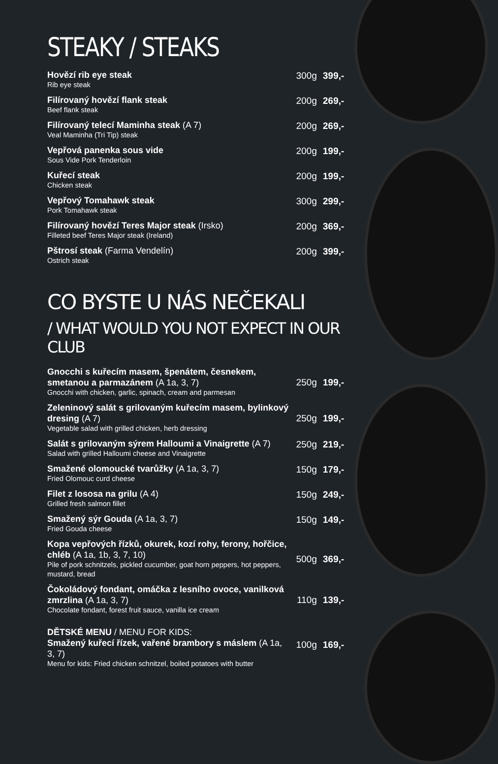STEAKY / STEAKS
| Hovězí rib eye steak Rib eye steak | 300g | 399,- |
| Filírovaný hovězí flank steak Beef flank steak | 200g | 269,- |
| Filírovaný telecí Maminha steak (A 7) Veal Maminha (Tri Tip) steak | 200g | 269,- |
| Vepřová panenka sous vide Sous Vide Pork Tenderloin | 200g | 199,- |
| Kuřecí steak Chicken steak | 200g | 199,- |
| Vepřový Tomahawk steak Pork Tomahawk steak | 300g | 299,- |
| Filírovaný hovězí Teres Major steak (Irsko) Filleted beef Teres Major steak (Ireland) | 200g | 369,- |
| Pštrosí steak (Farma Vendelín) Ostrich steak | 200g | 399,- |
CO BYSTE U NÁS NEČEKALI
/ WHAT WOULD YOU NOT EXPECT IN OUR CLUB
| Gnocchi s kuřecím masem, špenátem, česnekem, smetanou a parmazánem (A 1a, 3, 7) Gnocchi with chicken, garlic, spinach, cream and parmesan | 250g | 199,- |
| Zeleninový salát s grilovaným kuřecím masem, bylinkový dresing (A 7) Vegetable salad with grilled chicken, herb dressing | 250g | 199,- |
| Salát s grilovaným sýrem Halloumi a Vinaigrette (A 7) Salad with grilled Halloumi cheese and Vinaigrette | 250g | 219,- |
| Smažené olomoucké tvarůžky (A 1a, 3, 7) Fried Olomouc curd cheese | 150g | 179,- |
| Filet z lososa na grilu (A 4) Grilled fresh salmon fillet | 150g | 249,- |
| Smažený sýr Gouda (A 1a, 3, 7) Fried Gouda cheese | 150g | 149,- |
| Kopa vepřových řízků, okurek, kozí rohy, ferony, hořčice, chléb (A 1a, 1b, 3, 7, 10) Pile of pork schnitzels, pickled cucumber, goat horn peppers, hot peppers, mustard, bread | 500g | 369,- |
| Čokoládový fondant, omáčka z lesního ovoce, vanilková zmrzlina (A 1a, 3, 7) Chocolate fondant, forest fruit sauce, vanilla ice cream | 110g | 139,- |
| DĚTSKÉ MENU / MENU FOR KIDS: Smažený kuřecí řízek, vařené brambory s máslem (A 1a, 3, 7) Menu for kids: Fried chicken schnitzel, boiled potatoes with butter | 100g | 169,- |